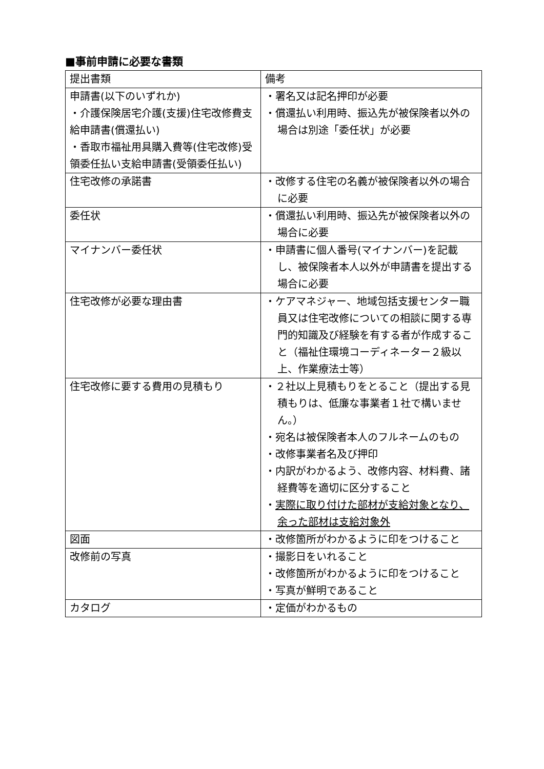■事前申請に必要な書類
| 提出書類 | 備考 |
| --- | --- |
| 申請書(以下のいずれか) ・介護保険居宅介護(支援)住宅改修費支給申請書(償還払い) ・香取市福祉用具購入費等(住宅改修)受領委任払い支給申請書(受領委任払い) | ・署名又は記名押印が必要 ・償還払い利用時、振込先が被保険者以外の場合は別途「委任状」が必要 |
| 住宅改修の承諾書 | ・改修する住宅の名義が被保険者以外の場合に必要 |
| 委任状 | ・償還払い利用時、振込先が被保険者以外の場合に必要 |
| マイナンバー委任状 | ・申請書に個人番号(マイナンバー)を記載し、被保険者本人以外が申請書を提出する場合に必要 |
| 住宅改修が必要な理由書 | ・ケアマネジャー、地域包括支援センター職員又は住宅改修についての相談に関する専門的知識及び経験を有する者が作成すること（福祉住環境コーディネーター２級以上、作業療法士等） |
| 住宅改修に要する費用の見積もり | ・２社以上見積もりをとること（提出する見積もりは、低廉な事業者１社で構いません。） ・宛名は被保険者本人のフルネームのもの ・改修事業者名及び押印 ・内訳がわかるよう、改修内容、材料費、諸経費等を適切に区分すること ・ 実際に取り付けた部材が支給対象となり、余った部材は支給対象外 |
| 図面 | ・改修箇所がわかるように印をつけること |
| 改修前の写真 | ・撮影日をいれること ・改修箇所がわかるように印をつけること ・写真が鮮明であること |
| カタログ | ・定価がわかるもの |